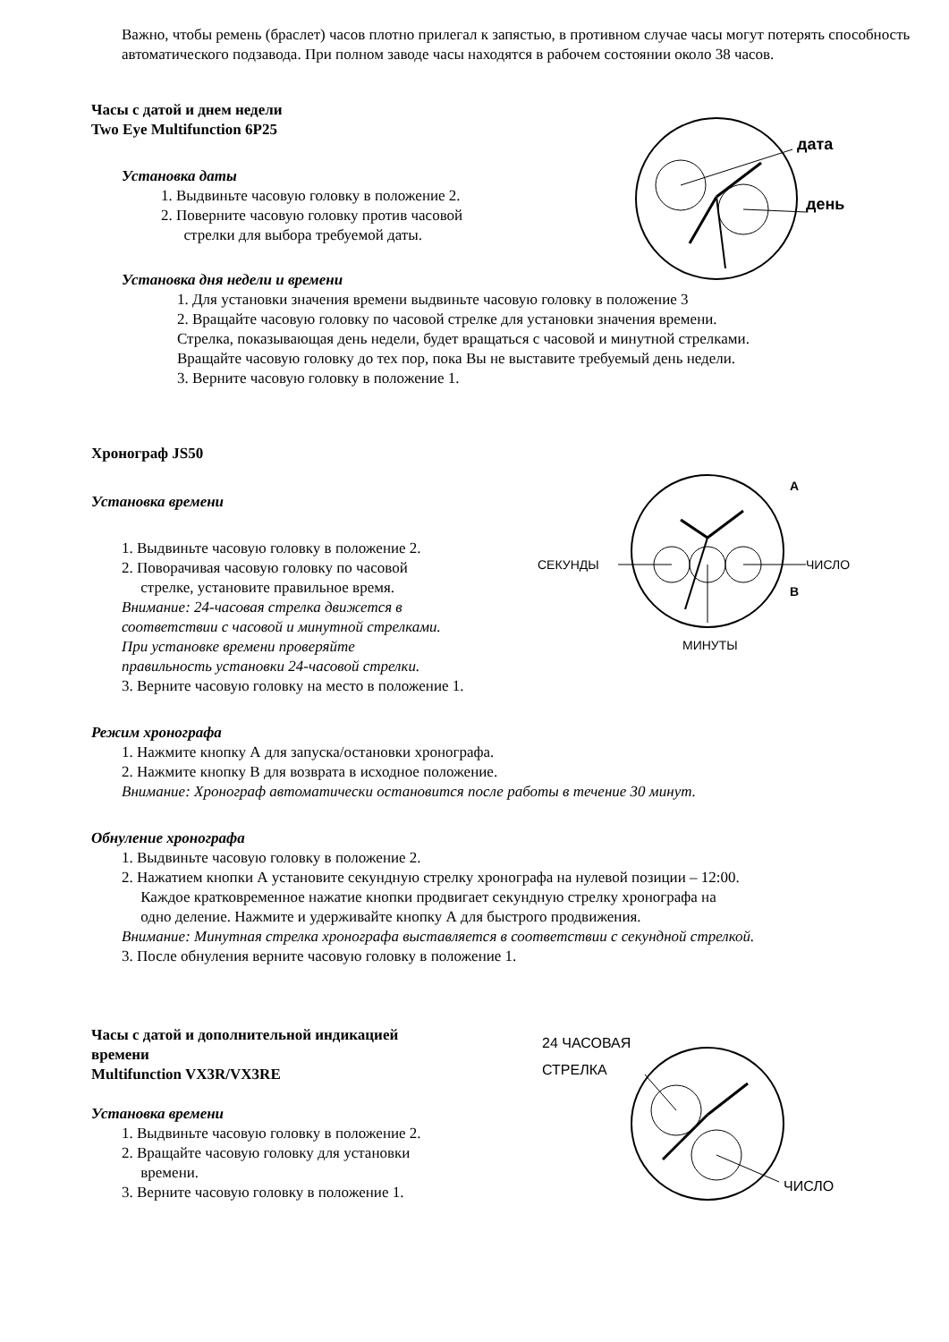Важно, чтобы ремень (браслет) часов плотно прилегал к запястью, в противном случае часы могут потерять способность автоматического подзавода. При полном заводе часы находятся в рабочем состоянии около 38 часов.
дата
день
Часы с датой и днем недели
Two Eye Multifunction 6P25
Установка даты
1. Выдвиньте часовую головку в положение 2.
2. Поверните часовую головку против часовой
стрелки для выбора требуемой даты.
Установка дня недели и времени
1. Для установки значения времени выдвиньте часовую головку в положение 3
2. Вращайте часовую головку по часовой стрелке для установки значения времени.
Стрелка, показывающая день недели, будет вращаться с часовой и минутной стрелками.
Вращайте часовую головку до тех пор, пока Вы не выставите требуемый день недели.
3. Верните часовую головку в положение 1.
СЕКУНДЫ
ЧИСЛО
МИНУТЫ
A
B
Хронограф JS50
Установка времени
1. Выдвиньте часовую головку в положение 2.
2. Поворачивая часовую головку по часовой
стрелке, установите правильное время.
Внимание: 24-часовая стрелка движется в
соответствии с часовой и минутной стрелками.
При установке времени проверяйте
правильность установки 24-часовой стрелки.
3. Верните часовую головку на место в положение 1.
Режим хронографа
1. Нажмите кнопку А для запуска/остановки хронографа.
2. Нажмите кнопку В для возврата в исходное положение.
Внимание: Хронограф автоматически остановится после работы в течение 30 минут.
Обнуление хронографа
1. Выдвиньте часовую головку в положение 2.
2. Нажатием кнопки А установите секундную стрелку хронографа на нулевой позиции – 12:00.
Каждое кратковременное нажатие кнопки продвигает секундную стрелку хронографа на
одно деление. Нажмите и удерживайте кнопку А для быстрого продвижения.
Внимание: Минутная стрелка хронографа выставляется в соответствии с секундной стрелкой.
3. После обнуления верните часовую головку в положение 1.
24 ЧАСОВАЯ
СТРЕЛКА
ЧИСЛО
Часы с датой и дополнительной индикацией
времени
Multifunction VX3R/VX3RE
Установка времени
1. Выдвиньте часовую головку в положение 2.
2. Вращайте часовую головку для установки
времени.
3. Верните часовую головку в положение 1.